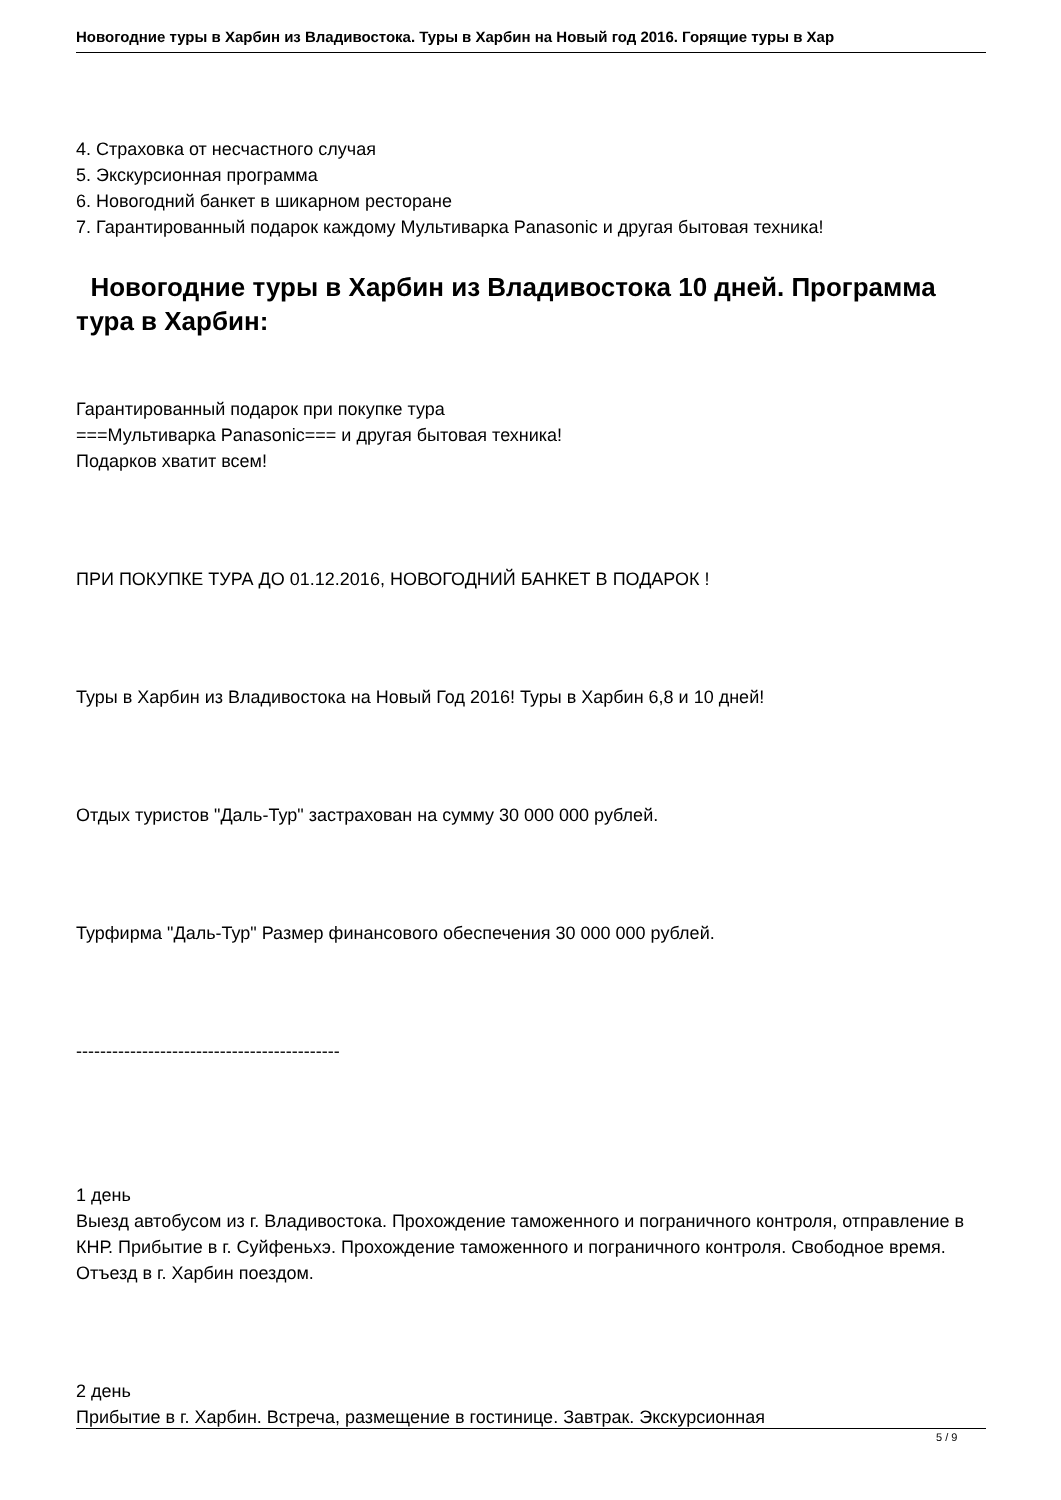Новогодние туры в Харбин из Владивостока. Туры в Харбин на Новый год 2016. Горящие туры в Хар
4. Страховка от несчастного случая
5. Экскурсионная программа
6. Новогодний банкет в шикарном ресторане
7. Гарантированный подарок каждому Мультиварка Panasonic и другая бытовая техника!
Новогодние туры в Харбин из Владивостока 10 дней. Программа тура в Харбин:
Гарантированный подарок при покупке тура
===Мультиварка Panasonic=== и другая бытовая техника!
Подарков хватит всем!
ПРИ ПОКУПКЕ ТУРА ДО 01.12.2016, НОВОГОДНИЙ БАНКЕТ В ПОДАРОК !
Туры в Харбин из Владивостока на Новый Год 2016! Туры в Харбин 6,8 и 10 дней!
Отдых туристов "Даль-Тур" застрахован на сумму 30 000 000 рублей.
Турфирма "Даль-Тур" Размер финансового обеспечения 30 000 000 рублей.
--------------------------------------------
1 день
Выезд автобусом из г. Владивостока. Прохождение таможенного и пограничного контроля, отправление в КНР. Прибытие в г. Суйфеньхэ. Прохождение таможенного и пограничного контроля. Свободное время. Отъезд в г. Харбин поездом.
2 день
Прибытие в г. Харбин. Встреча, размещение в гостинице. Завтрак. Экскурсионная
5 / 9